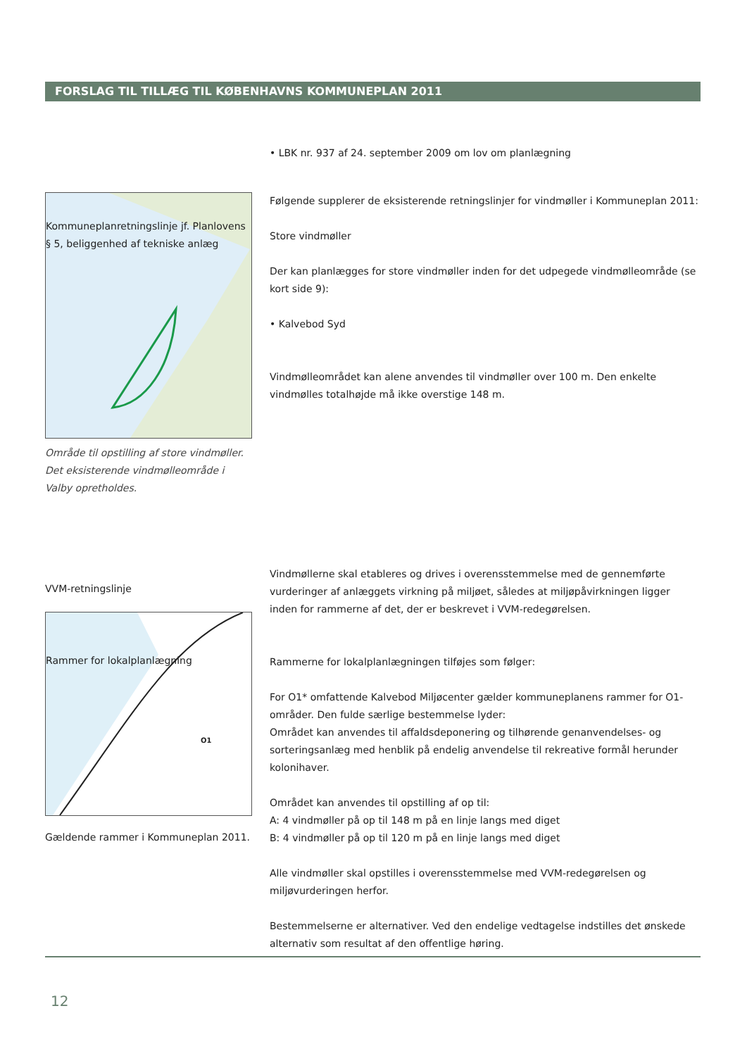FORSLAG TIL TILLÆG TIL KØBENHAVNS KOMMUNEPLAN 2011
• LBK nr. 937 af 24. september 2009 om lov om planlægning
Kommuneplanretningslinje jf. Planlovens § 5, beliggenhed af tekniske anlæg
Område til opstilling af store vindmøller. Det eksisterende vindmølleområde i Valby opretholdes.
Følgende supplerer de eksisterende retningslinjer for vindmøller i Kommuneplan 2011:
Store vindmøller
Der kan planlægges for store vindmøller inden for det udpegede vindmølleområde (se kort side 9):
• Kalvebod Syd
Vindmølleområdet kan alene anvendes til vindmøller over 100 m. Den enkelte vindmølles totalhøjde må ikke overstige 148 m.
VVM-retningslinje
Rammer for lokalplanlægning
O1
Gældende rammer i Kommuneplan 2011.
Vindmøllerne skal etableres og drives i overensstemmelse med de gennemførte vurderinger af anlæggets virkning på miljøet, således at miljøpåvirkningen ligger inden for rammerne af det, der er beskrevet i VVM-redegørelsen.
Rammerne for lokalplanlægningen tilføjes som følger:
For O1* omfattende Kalvebod Miljøcenter gælder kommuneplanens rammer for O1-områder. Den fulde særlige bestemmelse lyder:
Området kan anvendes til affaldsdeponering og tilhørende genanvendelses- og sorteringsanlæg med henblik på endelig anvendelse til rekreative formål herunder kolonihaver.
Området kan anvendes til opstilling af op til:
A: 4 vindmøller på op til 148 m på en linje langs med diget
B: 4 vindmøller på op til 120 m på en linje langs med diget
Alle vindmøller skal opstilles i overensstemmelse med VVM-redegørelsen og miljøvurderingen herfor.
Bestemmelserne er alternativer. Ved den endelige vedtagelse indstilles det ønskede alternativ som resultat af den offentlige høring.
12